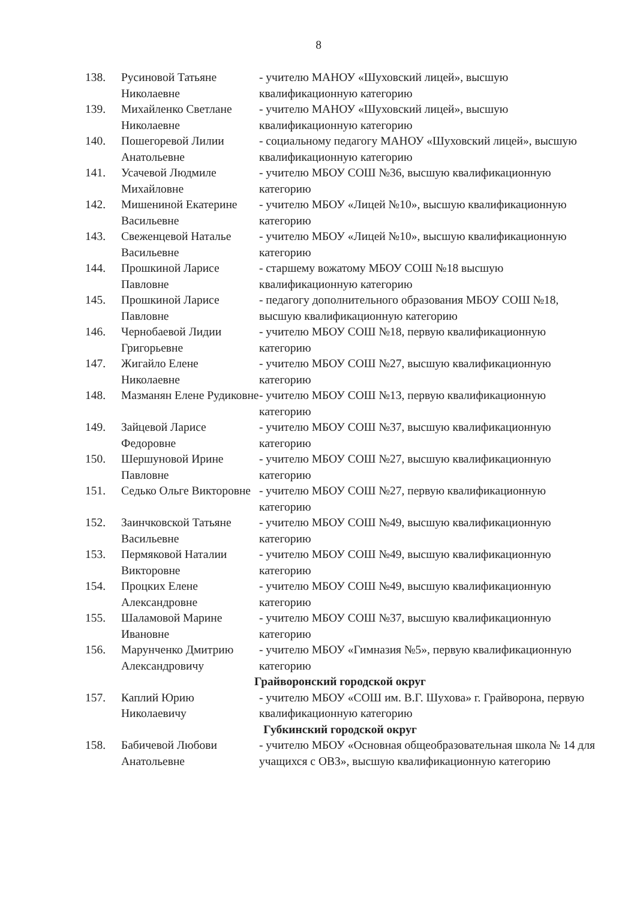8
| 138. | Русиновой Татьяне Николаевне | - учителю МАНОУ «Шуховский лицей», высшую квалификационную категорию |
| 139. | Михайленко Светлане Николаевне | - учителю МАНОУ «Шуховский лицей», высшую квалификационную категорию |
| 140. | Пошегоревой Лилии Анатольевне | - социальному педагогу МАНОУ «Шуховский лицей», высшую квалификационную категорию |
| 141. | Усачевой Людмиле Михайловне | - учителю МБОУ СОШ №36, высшую квалификационную категорию |
| 142. | Мишениной Екатерине Васильевне | - учителю МБОУ «Лицей №10», высшую квалификационную категорию |
| 143. | Свеженцевой Наталье Васильевне | - учителю МБОУ «Лицей №10», высшую квалификационную категорию |
| 144. | Прошкиной Ларисе Павловне | - старшему вожатому МБОУ СОШ №18 высшую квалификационную категорию |
| 145. | Прошкиной Ларисе Павловне | - педагогу дополнительного образования МБОУ СОШ №18, высшую квалификационную категорию |
| 146. | Чернобаевой Лидии Григорьевне | - учителю МБОУ СОШ №18, первую квалификационную категорию |
| 147. | Жигайло Елене Николаевне | - учителю МБОУ СОШ №27, высшую квалификационную категорию |
| 148. | Мазманян Елене Рудиковне | - учителю МБОУ СОШ №13, первую квалификационную категорию |
| 149. | Зайцевой Ларисе Федоровне | - учителю МБОУ СОШ №37, высшую квалификационную категорию |
| 150. | Шершуновой Ирине Павловне | - учителю МБОУ СОШ №27, высшую квалификационную категорию |
| 151. | Седько Ольге Викторовне | - учителю МБОУ СОШ №27, первую квалификационную категорию |
| 152. | Заинчковской Татьяне Васильевне | - учителю МБОУ СОШ №49, высшую квалификационную категорию |
| 153. | Пермяковой Наталии Викторовне | - учителю МБОУ СОШ №49, высшую квалификационную категорию |
| 154. | Процких Елене Александровне | - учителю МБОУ СОШ №49, высшую квалификационную категорию |
| 155. | Шаламовой Марине Ивановне | - учителю МБОУ СОШ №37, высшую квалификационную категорию |
| 156. | Марунченко Дмитрию Александровичу | - учителю МБОУ «Гимназия №5», первую квалификационную категорию |
| Грайворонский городской округ | | |
| 157. | Каплий Юрию Николаевичу | - учителю МБОУ «СОШ им. В.Г. Шухова» г. Грайворона, первую квалификационную категорию |
| Губкинский городской округ | | |
| 158. | Бабичевой Любови Анатольевне | - учителю МБОУ «Основная общеобразовательная школа № 14 для учащихся с ОВЗ», высшую квалификационную категорию |